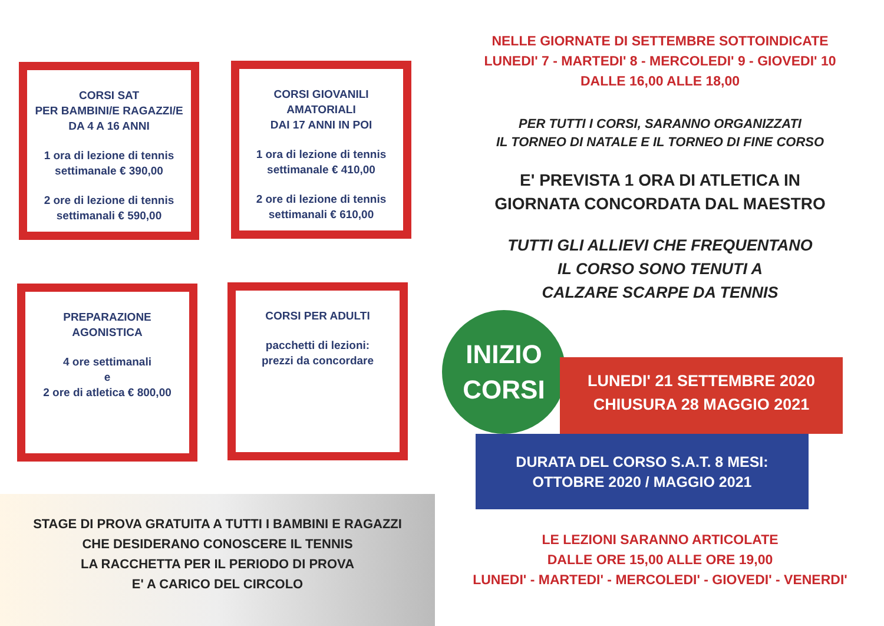CORSI SAT
PER BAMBINI/E RAGAZZI/E
DA 4 A 16 ANNI
1 ora di lezione di tennis
settimanale € 390,00
2 ore di lezione di tennis
settimanali € 590,00
CORSI GIOVANILI
AMATORIALI
DAI 17 ANNI IN POI
1 ora di lezione di tennis
settimanale € 410,00
2 ore di lezione di tennis
settimanali € 610,00
PREPARAZIONE
AGONISTICA
4 ore settimanali
e
2 ore di atletica € 800,00
CORSI PER ADULTI
pacchetti di lezioni:
prezzi da concordare
STAGE DI PROVA GRATUITA A TUTTI I BAMBINI E RAGAZZI
CHE DESIDERANO CONOSCERE IL TENNIS
LA RACCHETTA PER IL PERIODO DI PROVA
E' A CARICO DEL CIRCOLO
NELLE GIORNATE DI SETTEMBRE SOTTOINDICATE
LUNEDI' 7 - MARTEDI' 8 - MERCOLEDI' 9 - GIOVEDI' 10
DALLE 16,00 ALLE 18,00
PER TUTTI I CORSI, SARANNO ORGANIZZATI
IL TORNEO DI NATALE E IL TORNEO DI FINE CORSO
E' PREVISTA 1 ORA DI ATLETICA IN
GIORNATA CONCORDATA DAL MAESTRO
TUTTI GLI ALLIEVI CHE FREQUENTANO
IL CORSO SONO TENUTI A
CALZARE SCARPE DA TENNIS
INIZIO
CORSI
LUNEDI' 21 SETTEMBRE 2020
CHIUSURA 28 MAGGIO 2021
DURATA DEL CORSO S.A.T. 8 MESI:
OTTOBRE 2020 / MAGGIO 2021
LE LEZIONI SARANNO ARTICOLATE
DALLE ORE 15,00 ALLE ORE 19,00
LUNEDI' - MARTEDI' - MERCOLEDI' - GIOVEDI' - VENERDI'